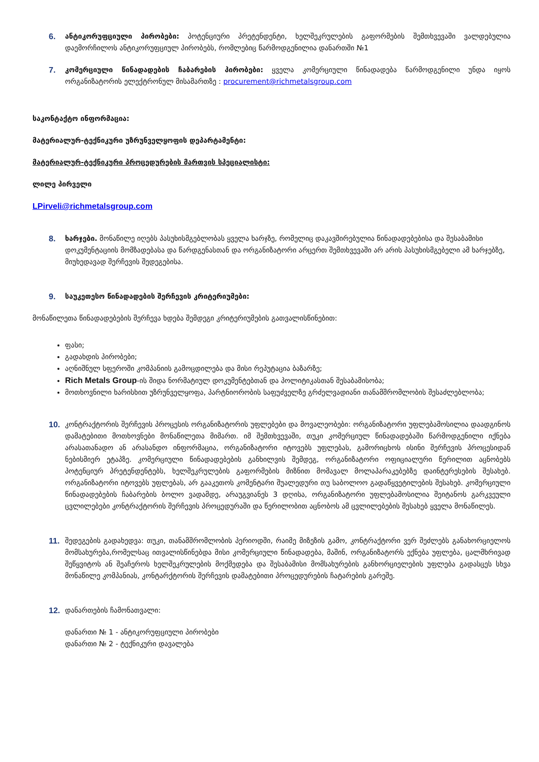6. ანტიკორუფციული პირობები: პოტენციური პრეტენდენტი, ხელშეკრულების გაფორმების შემთხვევაში ვალდებულია დაემორჩილოს ანტიკორუფციულ პირობებს, რომლებიც წარმოდგენილია დანართში №1
7. კომერციული წინადადების ჩაბარების პირობები: ყველა კომერციული წინადადება წარმოდგენილი უნდა იყოს ორგანიზატორის ელექტრონულ მისამართზე : procurement@richmetalsgroup.com
საკონტაქტო ინფორმაცია:
მატერიალურ-ტექნიკური უზრუნველყოფის დეპარტამენტი:
მატერიალურ-ტექნიკური პროცედურების მართვის სპეციალისტი:
ლილე პირველი
LPirveli@richmetalsgroup.com
8. ხარჯები. მონაწილე იღებს პასუხისმგებლობას ყველა ხარჯზე, რომელიც დაკავშირებულია წინადადებებისა და შესაბამისი დოკუმენტაციის მომზადებასა და წარდგენასთან და ორგანიზატორი არცერთ შემთხვევაში არ არის პასუხისმგებელი ამ ხარჯებზე, მიუხედავად შერჩევის შედეგებისა.
9. საუკეთესო წინადადების შერჩევის კრიტერიუმები:
მონაწილეთა წინადადებების შერჩევა ხდება შემდეგი კრიტერიუმების გათვალისწინებით:
ფასი;
გადახდის პირობები;
აღნიშნულ სფეროში კომპანიის გამოცდილება და მისი რეპუტაცია ბაზარზე;
Rich Metals Group-ის შიდა ნორმატიულ დოკუმენტებთან და პოლიტიკასთან შესაბამისობა;
მოთხოვნილი ხარისხით უზრუნველყოფა, პარტნიორობის საფუძველზე გრძელვადიანი თანამშრომლობის შესაძლებლობა;
10. კონტრაქტორის შერჩევის პროცესის ორგანიზატორის უფლებები და მოვალეობები: ორგანიზატორი უფლებამოსილია დაადგინოს დამატებითი მოთხოვნები მონაწილეთა მიმართ. იმ შემთხვევაში, თუკი კომერციულ წინადადებაში წარმოდგენილი იქნება არასათანადო ან არასანდო ინფორმაცია, ორგანიზატორი იტოვებს უფლებას, გამორიცხოს ისინი შერჩევის პროცესიდან ნებისმიერ ეტაპზე. კომერციული წინადადებების განხილვის შემდეგ, ორგანიზატორი ოფიციალური წერილით აცნობებს პოტენციურ პრეტენდენტებს, ხელშეკრულების გაფორმების მიზნით მომავალ მოლაპარაკებებზე დაინტერესების შესახებ. ორგანიზატორი იტოვებს უფლებას, არ გააკეთოს კომენტარი შუალედური თუ საბოლოო გადაწყვეტილების შესახებ. კომერციული წინადადებების ჩაბარების ბოლო ვადამდე, არაუგვიანეს 3 დღისა, ორგანიზატორი უფლებამოსილია შეიტანოს გარკვეული ცვლილებები კონტრაქტორის შერჩევის პროცედურაში და წერილობით აცნობოს ამ ცვლილებების შესახებ ყველა მონაწილეს.
11. შედეგების გადახედვა: თუკი, თანამშრომლობის პერიოდში, რაიმე მიზეზის გამო, კონტრაქტორი ვერ შეძლებს განახორციელოს მომსახურება,რომელსაც ითვალისწინებდა მისი კომერციული წინადადება, მაშინ, ორგანიზატორს ექნება უფლება, ცალმხრივად შეწყვიტოს ან შეაჩეროს ხელშეკრულების მოქმედება და შესაბამისი მომსახურების განხორციელების უფლება გადასცეს სხვა მონაწილე კომპანიას, კონტარქტორის შერჩევის დამატებითი პროცედურების ჩატარების გარეშე.
12. დანართების ჩამონათვალი:
დანართი № 1 - ანტიკორუფციული პირობები
დანართი № 2 - ტექნიკური დავალება